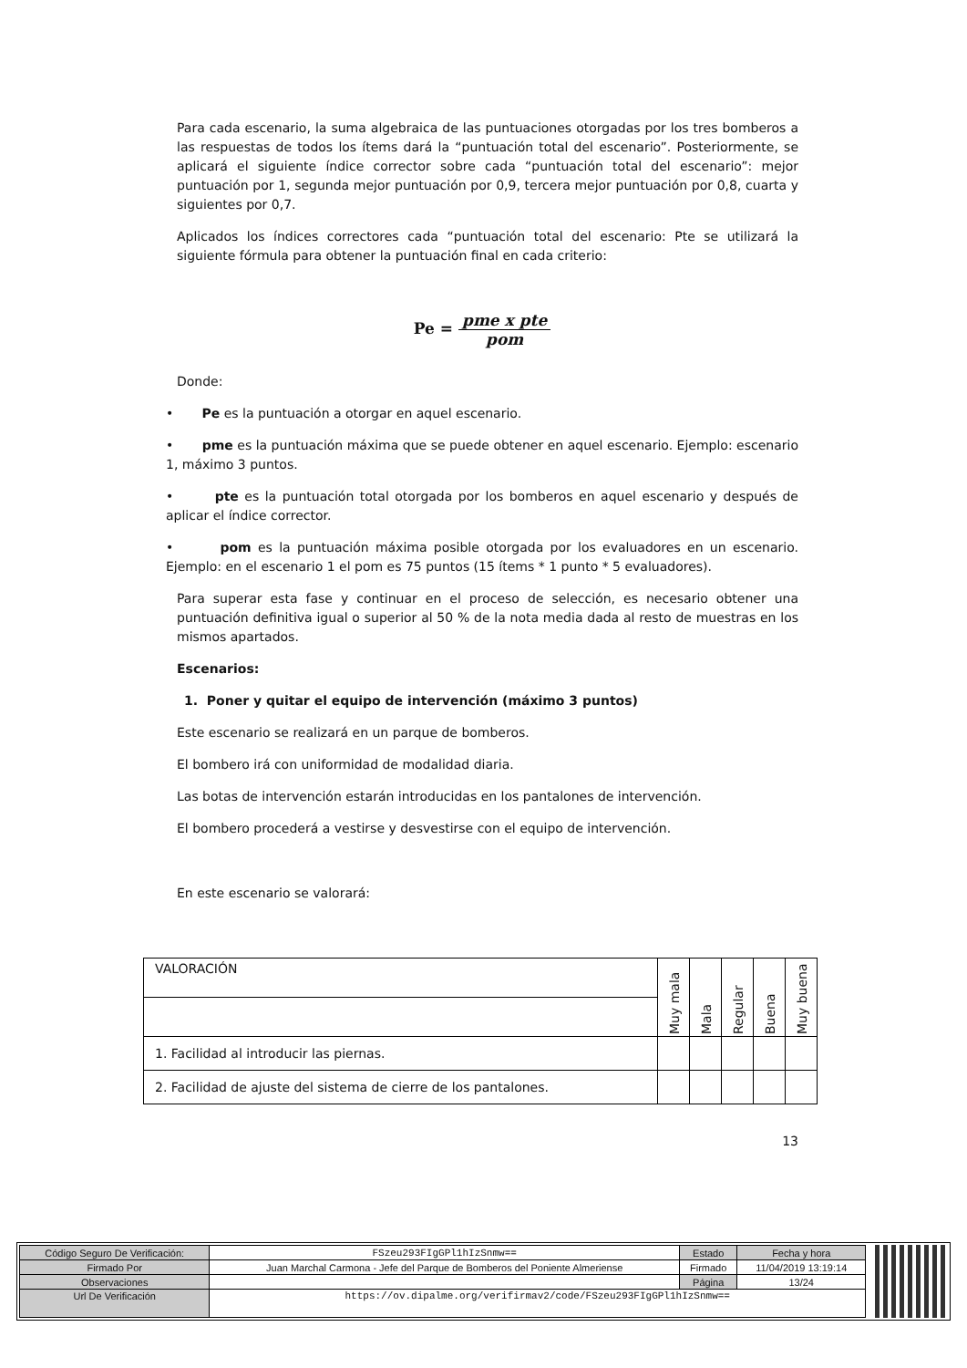Para cada escenario, la suma algebraica de las puntuaciones otorgadas por los tres bomberos a las respuestas de todos los ítems dará la “puntuación total del escenario”. Posteriormente, se aplicará el siguiente índice corrector sobre cada “puntuación total del escenario”: mejor puntuación por 1, segunda mejor puntuación por 0,9, tercera mejor puntuación por 0,8, cuarta y siguientes por 0,7.
Aplicados los índices correctores cada “puntuación total del escenario: Pte se utilizará la siguiente fórmula para obtener la puntuación final en cada criterio:
Pe = pme x pte pom
Donde:
• Pe es la puntuación a otorgar en aquel escenario.
• pme es la puntuación máxima que se puede obtener en aquel escenario. Ejemplo: escenario 1, máximo 3 puntos.
• pte es la puntuación total otorgada por los bomberos en aquel escenario y después de aplicar el índice corrector.
• pom es la puntuación máxima posible otorgada por los evaluadores en un escenario. Ejemplo: en el escenario 1 el pom es 75 puntos (15 ítems * 1 punto * 5 evaluadores).
Para superar esta fase y continuar en el proceso de selección, es necesario obtener una puntuación definitiva igual o superior al 50 % de la nota media dada al resto de muestras en los mismos apartados.
Escenarios:
1. Poner y quitar el equipo de intervención (máximo 3 puntos)
Este escenario se realizará en un parque de bomberos.
El bombero irá con uniformidad de modalidad diaria.
Las botas de intervención estarán introducidas en los pantalones de intervención.
El bombero procederá a vestirse y desvestirse con el equipo de intervención.
En este escenario se valorará:
| VALORACIÓN | Muy mala | Mala | Regular | Buena | Muy buena |
| 1. Facilidad al introducir las piernas. | | | | | |
| 2. Facilidad de ajuste del sistema de cierre de los pantalones. | | | | | |
13
| Código Seguro De Verificación: | FSzeu293FIgGPl1hIzSnmw== | Estado | Fecha y hora |
| Firmado Por | Juan Marchal Carmona - Jefe del Parque de Bomberos del Poniente Almeriense | Firmado | 11/04/2019 13:19:14 |
| Observaciones | | Página | 13/24 |
| Url De Verificación | https://ov.dipalme.org/verifirmav2/code/FSzeu293FIgGPl1hIzSnmw== | | |